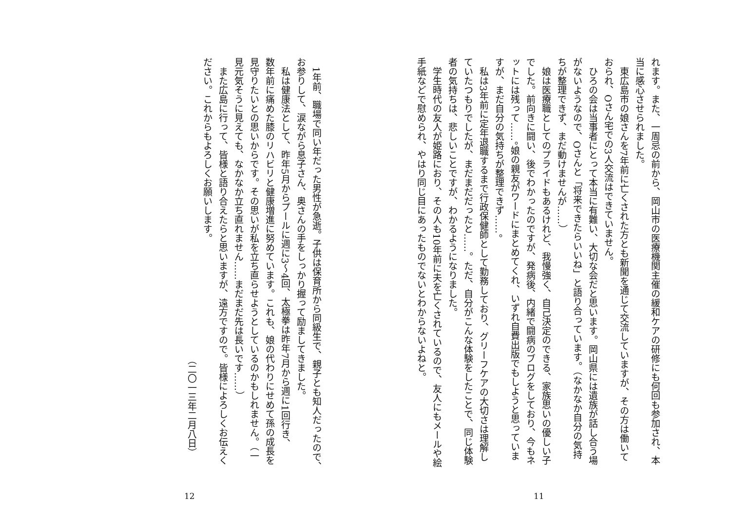れます。また、一周忌の前から、岡山市の医療機関主催の緩和ケアの研修にも何回も参加され、本
当に感心させられました。
　東広島市の娘さんを7年前に亡くされた方とも新聞を通じて交流していますが、その方は働いて
おられ、Oさん宅での3人交流はできていません。
　ひろの会は当事者にとって本当に有難い、大切な会だと思います。岡山県には遺族が話し合う場
がないようなので、Oさんと「将来できたらいいね」と語り合っています。（なかなか自分の気持
ちが整理できず、まだ動けませんが……）
　娘は医療職としてのプライドもあるけれど、我慢強く、自己決定のできる、家族思いの優しい子
でした。前向きに闘い、後でわかったのですが、発病後、内緒で闘病のブログをしており、今もネ
ットには残って……。娘の親友がワードにまとめてくれ、いずれ自費出版でもしようと思っていま
すが、まだ自分の気持ちが整理できず……。
　私は3年前に定年退職するまで行政保健師として勤務しており、グリーフケアの大切さは理解し
ていたつもりでしたが、まだまだだったと……。ただ、自分がこんな体験をしたことで、同じ体験
者の気持ちは、悲しいことですが、わかるようになりました。
　学生時代の友人が姫路におり、その人も10年前に夫を亡くされているので、友人にもメールや絵
手紙などで慰められ、やはり同じ目にあったものでないとわからないよねと。
11
　1年前、職場で同い年だった男性が急逝。子供は保育所から同級生で、親子とも知人だったので、
お参りして、涙ながら息子さん、奥さんの手をしっかり握って励ましてきました。
　私は健康法として、昨年5月からプールに週に3～4回、太極拳は昨年7月から週に1回行き、
数年前に痛めた膝のリハビリと健康増進に努めています。これも、娘の代わりにせめて孫の成長を
見守りたいとの思いからです。その思いが私を立ち直らせようとしているのかもしれません。（一
見元気そうに見えても、なかなか立ち直れません……まだまだ先は長いです……）
　また広島に行って、皆様と語り合えたらと思いますが、遠方ですので。皆様によろしくお伝えく
ださい。これからもよろしくお願いします。
（二〇一三年二月八日）
12